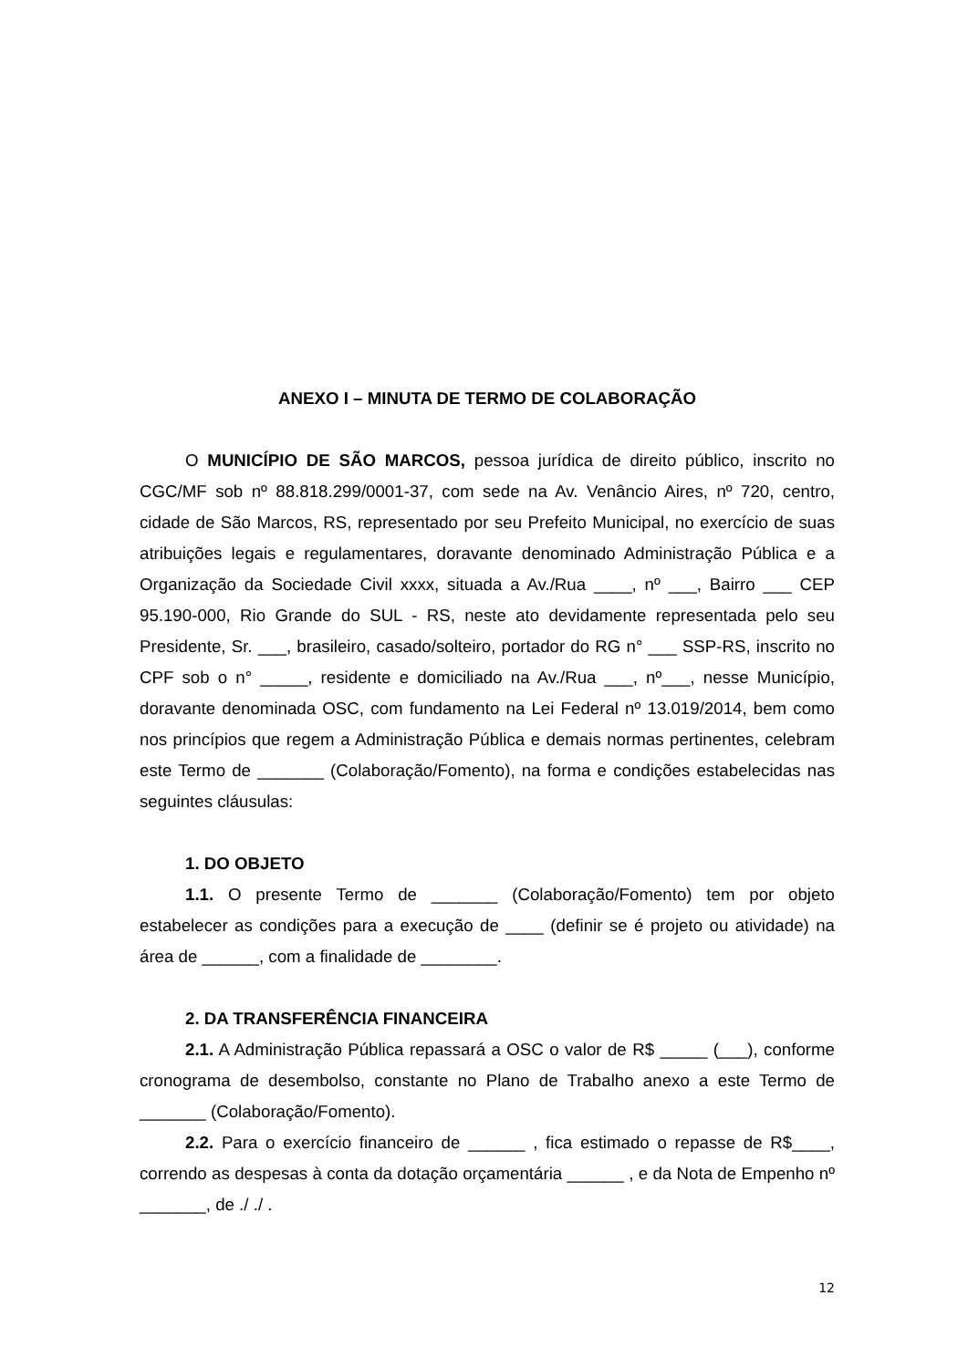ANEXO I – MINUTA DE TERMO DE COLABORAÇÃO
O MUNICÍPIO DE SÃO MARCOS, pessoa jurídica de direito público, inscrito no CGC/MF sob nº 88.818.299/0001-37, com sede na Av. Venâncio Aires, nº 720, centro, cidade de São Marcos, RS, representado por seu Prefeito Municipal, no exercício de suas atribuições legais e regulamentares, doravante denominado Administração Pública e a Organização da Sociedade Civil xxxx, situada a Av./Rua ____, nº ___, Bairro ___ CEP 95.190-000, Rio Grande do SUL - RS, neste ato devidamente representada pelo seu Presidente, Sr. ___, brasileiro, casado/solteiro, portador do RG n° ___ SSP-RS, inscrito no CPF sob o n° _____, residente e domiciliado na Av./Rua ___, nº___, nesse Município, doravante denominada OSC, com fundamento na Lei Federal nº 13.019/2014, bem como nos princípios que regem a Administração Pública e demais normas pertinentes, celebram este Termo de _______ (Colaboração/Fomento), na forma e condições estabelecidas nas seguintes cláusulas:
1. DO OBJETO
1.1. O presente Termo de _______ (Colaboração/Fomento) tem por objeto estabelecer as condições para a execução de ____ (definir se é projeto ou atividade) na área de ______, com a finalidade de ________.
2. DA TRANSFERÊNCIA FINANCEIRA
2.1. A Administração Pública repassará a OSC o valor de R$ _____ (___), conforme cronograma de desembolso, constante no Plano de Trabalho anexo a este Termo de _______ (Colaboração/Fomento).
2.2. Para o exercício financeiro de ______ , fica estimado o repasse de R$____, correndo as despesas à conta da dotação orçamentária ______ , e da Nota de Empenho nº _______, de ./ ./ .
12